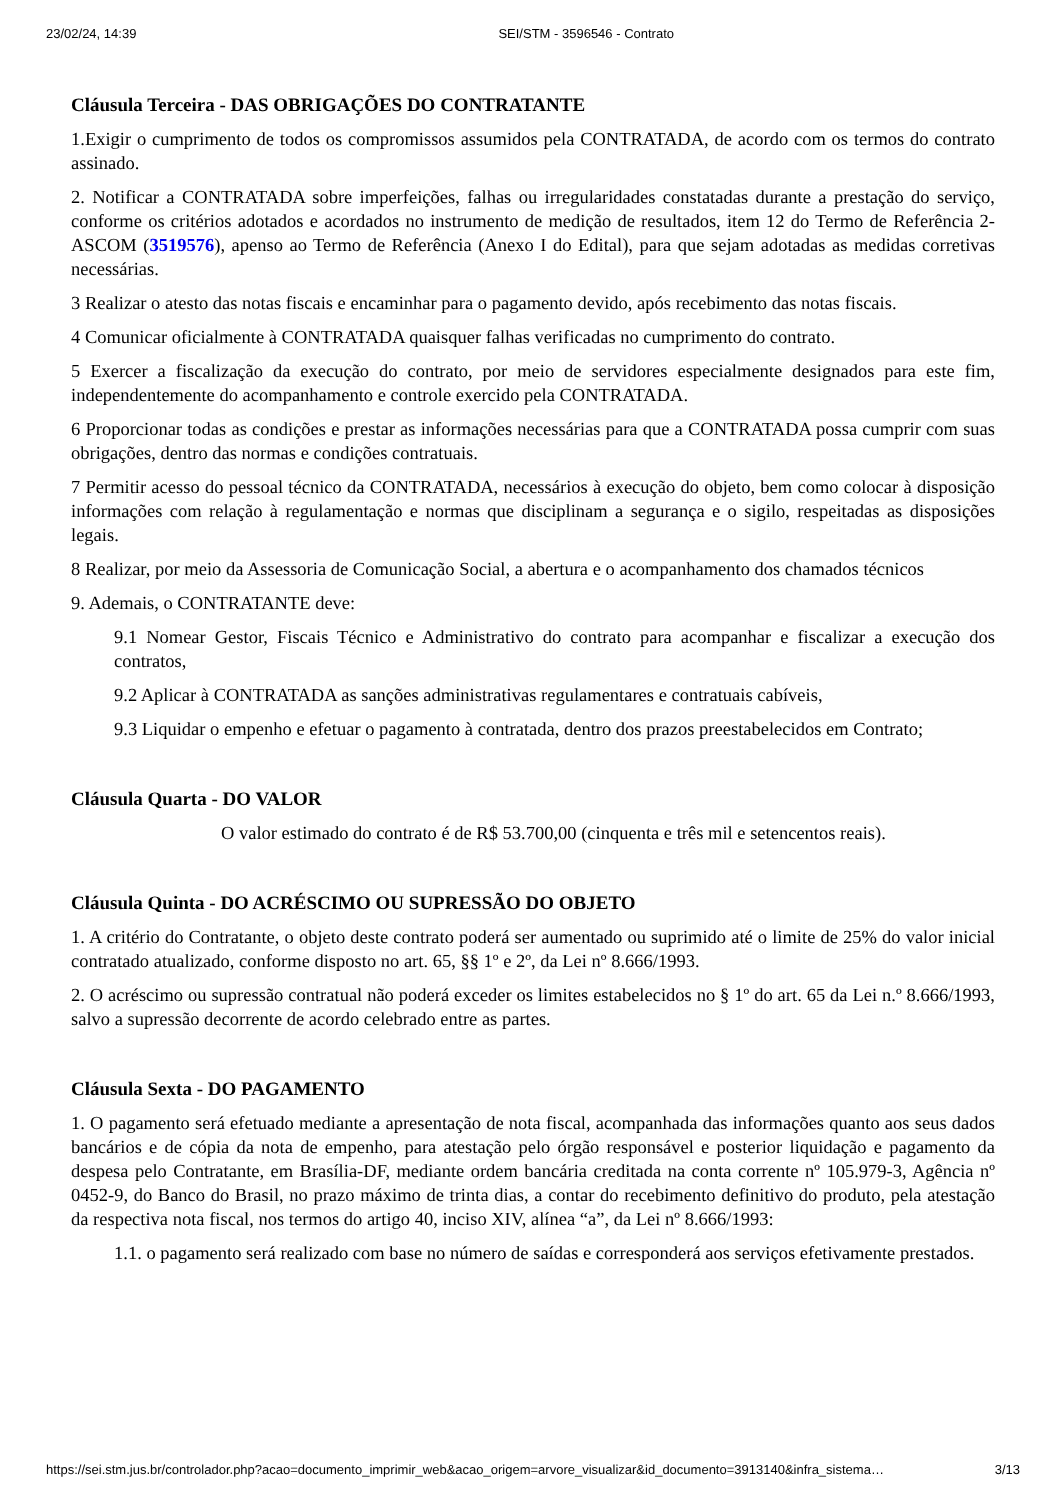23/02/24, 14:39 SEI/STM - 3596546 - Contrato
Cláusula Terceira - DAS OBRIGAÇÕES DO CONTRATANTE
1.Exigir o cumprimento de todos os compromissos assumidos pela CONTRATADA, de acordo com os termos do contrato assinado.
2. Notificar a CONTRATADA sobre imperfeições, falhas ou irregularidades constatadas durante a prestação do serviço, conforme os critérios adotados e acordados no instrumento de medição de resultados, item 12 do Termo de Referência 2- ASCOM (3519576), apenso ao Termo de Referência (Anexo I do Edital), para que sejam adotadas as medidas corretivas necessárias.
3 Realizar o atesto das notas fiscais e encaminhar para o pagamento devido, após recebimento das notas fiscais.
4 Comunicar oficialmente à CONTRATADA quaisquer falhas verificadas no cumprimento do contrato.
5 Exercer a fiscalização da execução do contrato, por meio de servidores especialmente designados para este fim, independentemente do acompanhamento e controle exercido pela CONTRATADA.
6 Proporcionar todas as condições e prestar as informações necessárias para que a CONTRATADA possa cumprir com suas obrigações, dentro das normas e condições contratuais.
7 Permitir acesso do pessoal técnico da CONTRATADA, necessários à execução do objeto, bem como colocar à disposição informações com relação à regulamentação e normas que disciplinam a segurança e o sigilo, respeitadas as disposições legais.
8 Realizar, por meio da Assessoria de Comunicação Social, a abertura e o acompanhamento dos chamados técnicos
9. Ademais, o CONTRATANTE deve:
9.1 Nomear Gestor, Fiscais Técnico e Administrativo do contrato para acompanhar e fiscalizar a execução dos contratos,
9.2 Aplicar à CONTRATADA as sanções administrativas regulamentares e contratuais cabíveis,
9.3 Liquidar o empenho e efetuar o pagamento à contratada, dentro dos prazos preestabelecidos em Contrato;
Cláusula Quarta - DO VALOR
O valor estimado do contrato é de R$ 53.700,00 (cinquenta e três mil e setencentos reais).
Cláusula Quinta - DO ACRÉSCIMO OU SUPRESSÃO DO OBJETO
1. A critério do Contratante, o objeto deste contrato poderá ser aumentado ou suprimido até o limite de 25% do valor inicial contratado atualizado, conforme disposto no art. 65, §§ 1º e 2º, da Lei nº 8.666/1993.
2. O acréscimo ou supressão contratual não poderá exceder os limites estabelecidos no § 1º do art. 65 da Lei n.º 8.666/1993, salvo a supressão decorrente de acordo celebrado entre as partes.
Cláusula Sexta - DO PAGAMENTO
1. O pagamento será efetuado mediante a apresentação de nota fiscal, acompanhada das informações quanto aos seus dados bancários e de cópia da nota de empenho, para atestação pelo órgão responsável e posterior liquidação e pagamento da despesa pelo Contratante, em Brasília-DF, mediante ordem bancária creditada na conta corrente nº 105.979-3, Agência nº 0452-9, do Banco do Brasil, no prazo máximo de trinta dias, a contar do recebimento definitivo do produto, pela atestação da respectiva nota fiscal, nos termos do artigo 40, inciso XIV, alínea “a”, da Lei nº 8.666/1993:
1.1. o pagamento será realizado com base no número de saídas e corresponderá aos serviços efetivamente prestados.
https://sei.stm.jus.br/controlador.php?acao=documento_imprimir_web&acao_origem=arvore_visualizar&id_documento=3913140&infra_sistema… 3/13